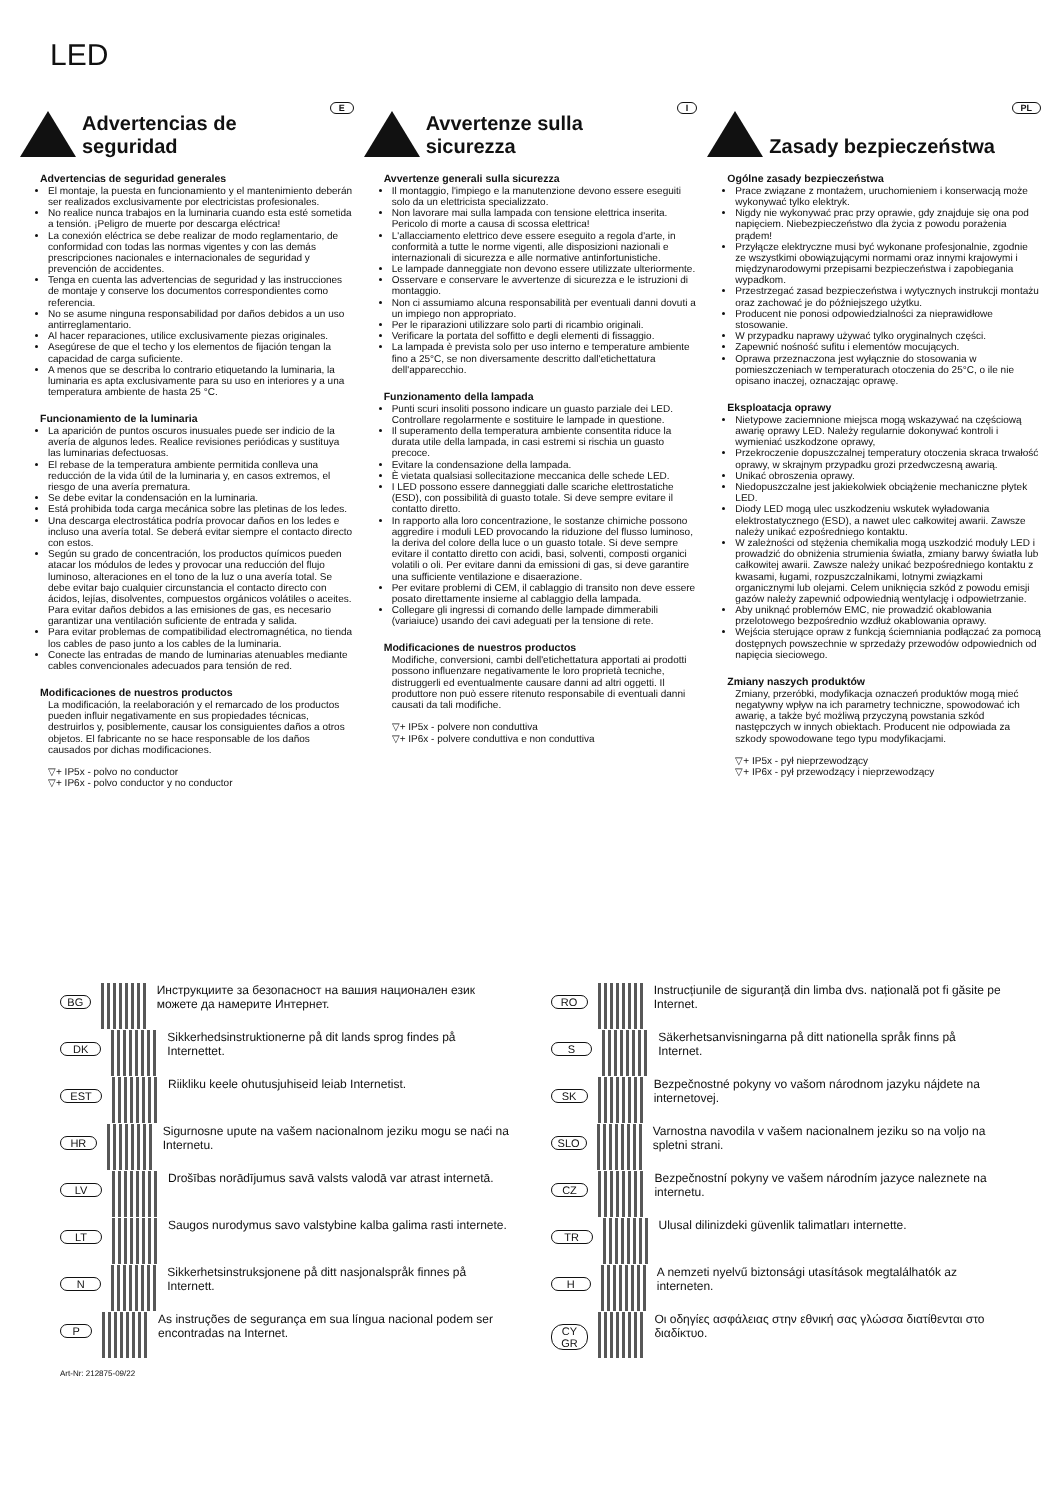LED
E
Advertencias de seguridad
Advertencias de seguridad generales
El montaje, la puesta en funcionamiento y el mantenimiento deberán ser realizados exclusivamente por electricistas profesionales.
No realice nunca trabajos en la luminaria cuando esta esté sometida a tensión. ¡Peligro de muerte por descarga eléctrica!
La conexión eléctrica se debe realizar de modo reglamentario, de conformidad con todas las normas vigentes y con las demás prescripciones nacionales e internacionales de seguridad y prevención de accidentes.
Tenga en cuenta las advertencias de seguridad y las instrucciones de montaje y conserve los documentos correspondientes como referencia.
No se asume ninguna responsabilidad por daños debidos a un uso antirreglamentario.
Al hacer reparaciones, utilice exclusivamente piezas originales.
Asegúrese de que el techo y los elementos de fijación tengan la capacidad de carga suficiente.
A menos que se describa lo contrario etiquetando la luminaria, la luminaria es apta exclusivamente para su uso en interiores y a una temperatura ambiente de hasta 25 °C.
Funcionamiento de la luminaria
La aparición de puntos oscuros inusuales puede ser indicio de la avería de algunos ledes. Realice revisiones periódicas y sustituya las luminarias defectuosas.
El rebase de la temperatura ambiente permitida conlleva una reducción de la vida útil de la luminaria y, en casos extremos, el riesgo de una avería prematura.
Se debe evitar la condensación en la luminaria.
Está prohibida toda carga mecánica sobre las pletinas de los ledes.
Una descarga electrostática podría provocar daños en los ledes e incluso una avería total. Se deberá evitar siempre el contacto directo con estos.
Según su grado de concentración, los productos químicos pueden atacar los módulos de ledes y provocar una reducción del flujo luminoso, alteraciones en el tono de la luz o una avería total. Se debe evitar bajo cualquier circunstancia el contacto directo con ácidos, lejías, disolventes, compuestos orgánicos volátiles o aceites. Para evitar daños debidos a las emisiones de gas, es necesario garantizar una ventilación suficiente de entrada y salida.
Para evitar problemas de compatibilidad electromagnética, no tienda los cables de paso junto a los cables de la luminaria.
Conecte las entradas de mando de luminarias atenuables mediante cables convencionales adecuados para tensión de red.
Modificaciones de nuestros productos
La modificación, la reelaboración y el remarcado de los productos pueden influir negativamente en sus propiedades técnicas, destruirlos y, posiblemente, causar los consiguientes daños a otros objetos. El fabricante no se hace responsable de los daños causados por dichas modificaciones.
▽+ IP5x - polvo no conductor
▽+ IP6x - polvo conductor y no conductor
I
Avvertenze sulla sicurezza
Avvertenze generali sulla sicurezza
Il montaggio, l'impiego e la manutenzione devono essere eseguiti solo da un elettricista specializzato.
Non lavorare mai sulla lampada con tensione elettrica inserita. Pericolo di morte a causa di scossa elettrica!
L'allacciamento elettrico deve essere eseguito a regola d'arte, in conformità a tutte le norme vigenti, alle disposizioni nazionali e internazionali di sicurezza e alle normative antinfortunistiche.
Le lampade danneggiate non devono essere utilizzate ulteriormente.
Osservare e conservare le avvertenze di sicurezza e le istruzioni di montaggio.
Non ci assumiamo alcuna responsabilità per eventuali danni dovuti a un impiego non appropriato.
Per le riparazioni utilizzare solo parti di ricambio originali.
Verificare la portata del soffitto e degli elementi di fissaggio.
La lampada è prevista solo per uso interno e temperature ambiente fino a 25°C, se non diversamente descritto dall'etichettatura dell'apparecchio.
Funzionamento della lampada
Punti scuri insoliti possono indicare un guasto parziale dei LED. Controllare regolarmente e sostituire le lampade in questione.
Il superamento della temperatura ambiente consentita riduce la durata utile della lampada, in casi estremi si rischia un guasto precoce.
Evitare la condensazione della lampada.
È vietata qualsiasi sollecitazione meccanica delle schede LED.
I LED possono essere danneggiati dalle scariche elettrostatiche (ESD), con possibilità di guasto totale. Si deve sempre evitare il contatto diretto.
In rapporto alla loro concentrazione, le sostanze chimiche possono aggredire i moduli LED provocando la riduzione del flusso luminoso, la deriva del colore della luce o un guasto totale. Si deve sempre evitare il contatto diretto con acidi, basi, solventi, composti organici volatili o oli. Per evitare danni da emissioni di gas, si deve garantire una sufficiente ventilazione e disaerazione.
Per evitare problemi di CEM, il cablaggio di transito non deve essere posato direttamente insieme al cablaggio della lampada.
Collegare gli ingressi di comando delle lampade dimmerabili (variaiuce) usando dei cavi adeguati per la tensione di rete.
Modificaciones de nuestros productos
Modifiche, conversioni, cambi dell'etichettatura apportati ai prodotti possono influenzare negativamente le loro proprietà tecniche, distruggerli ed eventualmente causare danni ad altri oggetti. Il produttore non può essere ritenuto responsabile di eventuali danni causati da tali modifiche.
▽+ IP5x - polvere non conduttiva
▽+ IP6x - polvere conduttiva e non conduttiva
PL
Zasady bezpieczeństwa
Ogólne zasady bezpieczeństwa
Prace związane z montażem, uruchomieniem i konserwacją może wykonywać tylko elektryk.
Nigdy nie wykonywać prac przy oprawie, gdy znajduje się ona pod napięciem. Niebezpieczeństwo dla życia z powodu porażenia prądem!
Przyłącze elektryczne musi być wykonane profesjonalnie, zgodnie ze wszystkimi obowiązującymi normami oraz innymi krajowymi i międzynarodowymi przepisami bezpieczeństwa i zapobiegania wypadkom.
Przestrzegać zasad bezpieczeństwa i wytycznych instrukcji montażu oraz zachować je do późniejszego użytku.
Producent nie ponosi odpowiedzialności za nieprawidłowe stosowanie.
W przypadku naprawy używać tylko oryginalnych części.
Zapewnić nośność sufitu i elementów mocujących.
Oprawa przeznaczona jest wyłącznie do stosowania w pomieszczeniach w temperaturach otoczenia do 25°C, o ile nie opisano inaczej, oznaczając oprawę.
Eksploatacja oprawy
Nietypowe zaciemnione miejsca mogą wskazywać na częściową awarię oprawy LED. Należy regularnie dokonywać kontroli i wymieniać uszkodzone oprawy,
Przekroczenie dopuszczalnej temperatury otoczenia skraca trwałość oprawy, w skrajnym przypadku grozi przedwczesną awarią.
Unikać obroszenia oprawy.
Niedopuszczalne jest jakiekolwiek obciążenie mechaniczne płytek LED.
Diody LED mogą ulec uszkodzeniu wskutek wyładowania elektrostatycznego (ESD), a nawet ulec całkowitej awarii. Zawsze należy unikać ezpośredniego kontaktu.
W zależności od stężenia chemikalia mogą uszkodzić moduły LED i prowadzić do obniżenia strumienia światła, zmiany barwy światła lub całkowitej awarii. Zawsze należy unikać bezpośredniego kontaktu z kwasami, ługami, rozpuszczalnikami, lotnymi związkami organicznymi lub olejami. Celem uniknięcia szkód z powodu emisji gazów należy zapewnić odpowiednią wentylację i odpowietrzanie.
Aby uniknąć problemów EMC, nie prowadzić okablowania przelotowego bezpośrednio wzdłuż okablowania oprawy.
Wejścia sterujące opraw z funkcją ściemniania podłączać za pomocą dostępnych powszechnie w sprzedaży przewodów odpowiednich od napięcia sieciowego.
Zmiany naszych produktów
Zmiany, przeróbki, modyfikacja oznaczeń produktów mogą mieć negatywny wpływ na ich parametry techniczne, spowodować ich awarię, a także być możliwą przyczyną powstania szkód następczych w innych obiektach. Producent nie odpowiada za szkody spowodowane tego typu modyfikacjami.
▽+ IP5x - pył nieprzewodzący
▽+ IP6x - pył przewodzący i nieprzewodzący
BG Инструкциите за безопасност на вашия национален език можете да намерите Интернет.
DK Sikkerhedsinstruktionerne på dit lands sprog findes på Internettet.
EST Riikliku keele ohutusjuhiseid leiab Internetist.
HR Sigurnosne upute na vašem nacionalnom jeziku mogu se naći na Internetu.
LV Drošības norādījumus savā valsts valodā var atrast internetā.
LT Saugos nurodymus savo valstybine kalba galima rasti internete.
N Sikkerhetsinstruksjonene på ditt nasjonalspråk finnes på Internett.
P As instruções de segurança em sua língua nacional podem ser encontradas na Internet.
RO Instrucțiunile de siguranță din limba dvs. națională pot fi găsite pe Internet.
S Säkerhetsanvisningarna på ditt nationella språk finns på Internet.
SK Bezpečnostné pokyny vo vašom národnom jazyku nájdete na internetovej.
SLO Varnostna navodila v vašem nacionalnem jeziku so na voljo na spletni strani.
CZ Bezpečnostní pokyny ve vašem národním jazyce naleznete na internetu.
TR Ulusal dilinizdeki güvenlik talimatları internette.
H A nemzeti nyelvű biztonsági utasítások megtalálhatók az interneten.
CY
GR Οι οδηγίες ασφάλειας στην εθνική σας γλώσσα διατίθενται στο διαδίκτυο.
Art-Nr: 212875-09/22